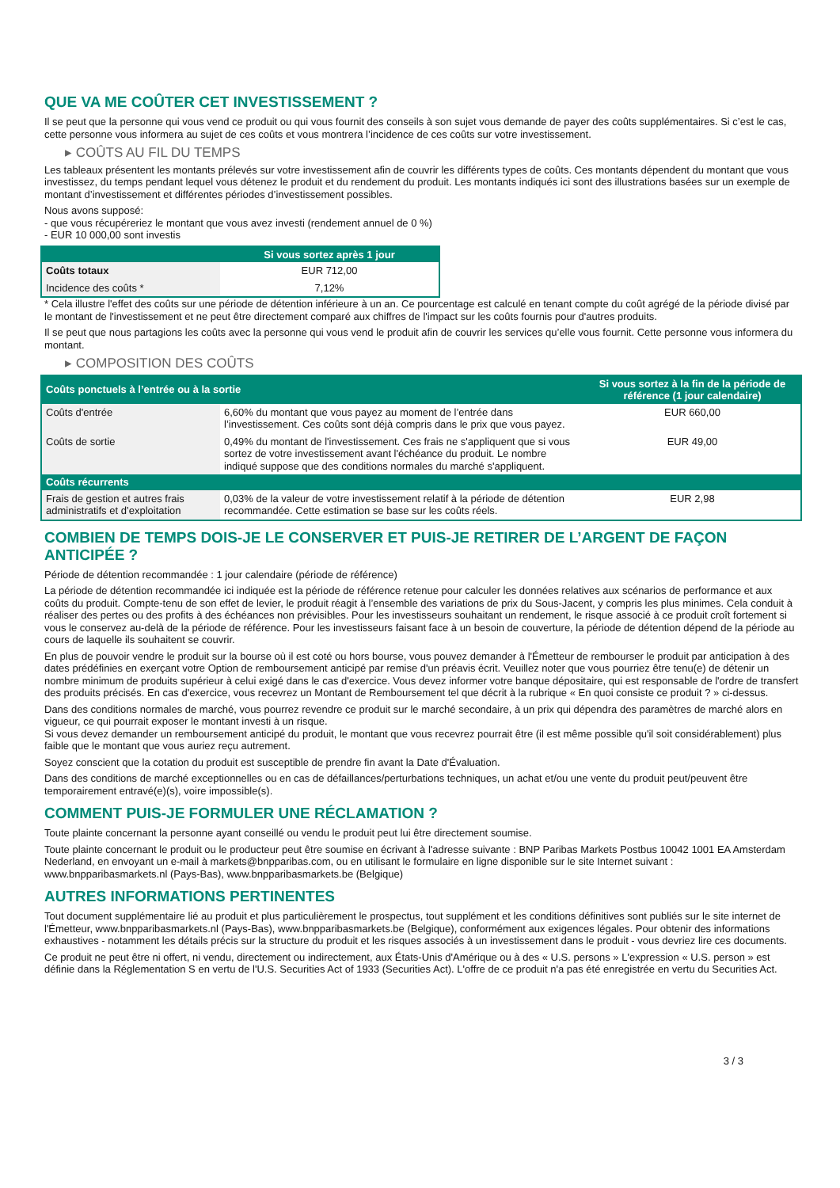QUE VA ME COÛTER CET INVESTISSEMENT ?
Il se peut que la personne qui vous vend ce produit ou qui vous fournit des conseils à son sujet vous demande de payer des coûts supplémentaires. Si c’est le cas, cette personne vous informera au sujet de ces coûts et vous montrera l’incidence de ces coûts sur votre investissement.
▸ COÛTS AU FIL DU TEMPS
Les tableaux présentent les montants prélevés sur votre investissement afin de couvrir les différents types de coûts. Ces montants dépendent du montant que vous investissez, du temps pendant lequel vous détenez le produit et du rendement du produit. Les montants indiqués ici sont des illustrations basées sur un exemple de montant d’investissement et différentes périodes d’investissement possibles.
Nous avons supposé:
- que vous récupéreriez le montant que vous avez investi (rendement annuel de 0 %)
- EUR 10 000,00 sont investis
| | Si vous sortez après 1 jour |
| --- | --- |
| Coûts totaux | EUR 712,00 |
| Incidence des coûts * | 7,12% |
* Cela illustre l'effet des coûts sur une période de détention inférieure à un an. Ce pourcentage est calculé en tenant compte du coût agrégé de la période divisé par le montant de l'investissement et ne peut être directement comparé aux chiffres de l'impact sur les coûts fournis pour d'autres produits.
Il se peut que nous partagions les coûts avec la personne qui vous vend le produit afin de couvrir les services qu’elle vous fournit. Cette personne vous informera du montant.
▸ COMPOSITION DES COÛTS
| Coûts ponctuels à l’entrée ou à la sortie | | Si vous sortez à la fin de la période de référence (1 jour calendaire) |
| --- | --- | --- |
| Coûts d'entrée | 6,60% du montant que vous payez au moment de l’entrée dans l’investissement. Ces coûts sont déjà compris dans le prix que vous payez. | EUR 660,00 |
| Coûts de sortie | 0,49% du montant de l'investissement. Ces frais ne s'appliquent que si vous sortez de votre investissement avant l'échéance du produit. Le nombre indiqué suppose que des conditions normales du marché s'appliquent. | EUR 49,00 |
| Coûts récurrents | | |
| Frais de gestion et autres frais administratifs et d’exploitation | 0,03% de la valeur de votre investissement relatif à la période de détention recommandée. Cette estimation se base sur les coûts réels. | EUR 2,98 |
COMBIEN DE TEMPS DOIS-JE LE CONSERVER ET PUIS-JE RETIRER DE L’ARGENT DE FAÇON ANTICIPÉE ?
Période de détention recommandée : 1 jour calendaire (période de référence)
La période de détention recommandée ici indiquée est la période de référence retenue pour calculer les données relatives aux scénarios de performance et aux coûts du produit. Compte-tenu de son effet de levier, le produit réagit à l’ensemble des variations de prix du Sous-Jacent, y compris les plus minimes. Cela conduit à réaliser des pertes ou des profits à des échéances non prévisibles. Pour les investisseurs souhaitant un rendement, le risque associé à ce produit croît fortement si vous le conservez au-delà de la période de référence. Pour les investisseurs faisant face à un besoin de couverture, la période de détention dépend de la période au cours de laquelle ils souhaitent se couvrir.
En plus de pouvoir vendre le produit sur la bourse où il est coté ou hors bourse, vous pouvez demander à l'Émetteur de rembourser le produit par anticipation à des dates prédéfinies en exerçant votre Option de remboursement anticipé par remise d'un préavis écrit. Veuillez noter que vous pourriez être tenu(e) de détenir un nombre minimum de produits supérieur à celui exigé dans le cas d'exercice. Vous devez informer votre banque dépositaire, qui est responsable de l'ordre de transfert des produits précisés. En cas d'exercice, vous recevrez un Montant de Remboursement tel que décrit à la rubrique « En quoi consiste ce produit ? » ci-dessus.
Dans des conditions normales de marché, vous pourrez revendre ce produit sur le marché secondaire, à un prix qui dépendra des paramètres de marché alors en vigueur, ce qui pourrait exposer le montant investi à un risque.
Si vous devez demander un remboursement anticipé du produit, le montant que vous recevrez pourrait être (il est même possible qu'il soit considérablement) plus faible que le montant que vous auriez reçu autrement.
Soyez conscient que la cotation du produit est susceptible de prendre fin avant la Date d'Évaluation.
Dans des conditions de marché exceptionnelles ou en cas de défaillances/perturbations techniques, un achat et/ou une vente du produit peut/peuvent être temporairement entravé(e)(s), voire impossible(s).
COMMENT PUIS-JE FORMULER UNE RÉCLAMATION ?
Toute plainte concernant la personne ayant conseillé ou vendu le produit peut lui être directement soumise.
Toute plainte concernant le produit ou le producteur peut être soumise en écrivant à l'adresse suivante : BNP Paribas Markets Postbus 10042 1001 EA Amsterdam Nederland, en envoyant un e-mail à markets@bnpparibas.com, ou en utilisant le formulaire en ligne disponible sur le site Internet suivant : www.bnpparibasmarkets.nl (Pays-Bas), www.bnpparibasmarkets.be (Belgique)
AUTRES INFORMATIONS PERTINENTES
Tout document supplémentaire lié au produit et plus particulièrement le prospectus, tout supplément et les conditions définitives sont publiés sur le site internet de l'Émetteur, www.bnpparibasmarkets.nl (Pays-Bas), www.bnpparibasmarkets.be (Belgique), conformément aux exigences légales. Pour obtenir des informations exhaustives - notamment les détails précis sur la structure du produit et les risques associés à un investissement dans le produit - vous devriez lire ces documents.
Ce produit ne peut être ni offert, ni vendu, directement ou indirectement, aux États-Unis d'Amérique ou à des « U.S. persons » L'expression « U.S. person » est définie dans la Réglementation S en vertu de l'U.S. Securities Act of 1933 (Securities Act). L'offre de ce produit n'a pas été enregistrée en vertu du Securities Act.
3 / 3